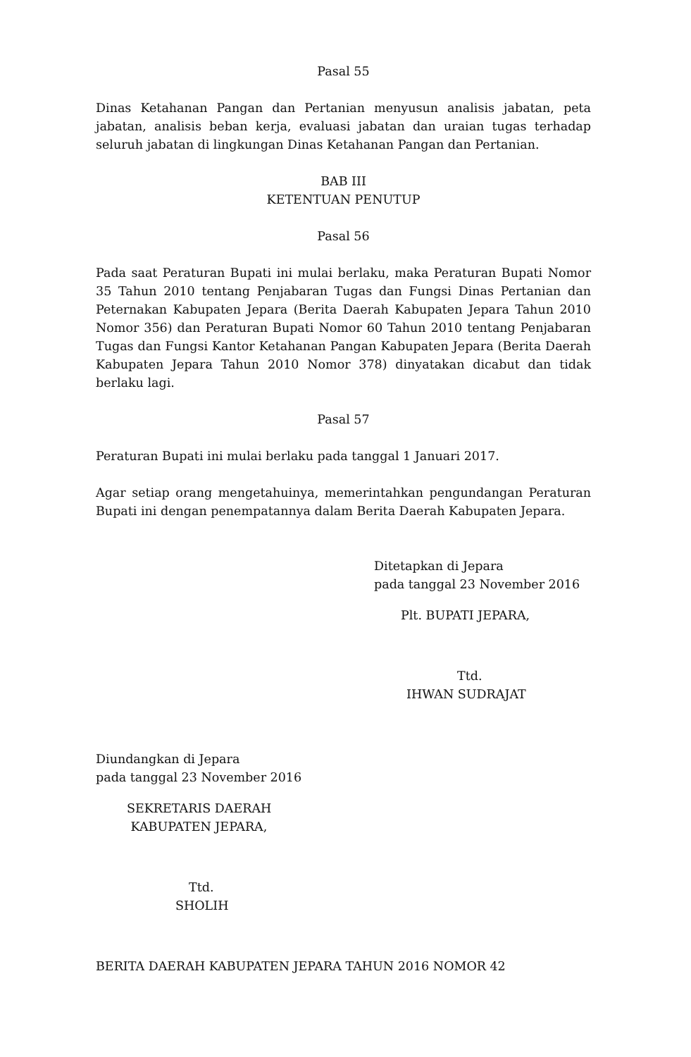Pasal 55
Dinas Ketahanan Pangan dan Pertanian menyusun analisis jabatan, peta jabatan, analisis beban kerja, evaluasi jabatan dan uraian tugas terhadap seluruh jabatan di lingkungan Dinas Ketahanan Pangan dan Pertanian.
BAB III
KETENTUAN PENUTUP
Pasal 56
Pada saat Peraturan Bupati ini mulai berlaku, maka Peraturan Bupati Nomor 35 Tahun 2010 tentang Penjabaran Tugas dan Fungsi Dinas Pertanian dan Peternakan Kabupaten Jepara (Berita Daerah Kabupaten Jepara Tahun 2010 Nomor 356) dan Peraturan Bupati Nomor 60 Tahun 2010 tentang Penjabaran Tugas dan Fungsi Kantor Ketahanan Pangan Kabupaten Jepara (Berita Daerah Kabupaten Jepara Tahun 2010 Nomor 378) dinyatakan dicabut dan tidak berlaku lagi.
Pasal 57
Peraturan Bupati ini mulai berlaku pada tanggal 1 Januari 2017.
Agar setiap orang mengetahuinya, memerintahkan pengundangan Peraturan Bupati ini dengan penempatannya dalam Berita Daerah Kabupaten Jepara.
Ditetapkan di Jepara
pada tanggal 23 November 2016
Plt. BUPATI JEPARA,
Ttd.
IHWAN SUDRAJAT
Diundangkan di Jepara
pada tanggal 23 November 2016
SEKRETARIS DAERAH
KABUPATEN JEPARA,
Ttd.
SHOLIH
BERITA DAERAH KABUPATEN JEPARA TAHUN 2016 NOMOR 42